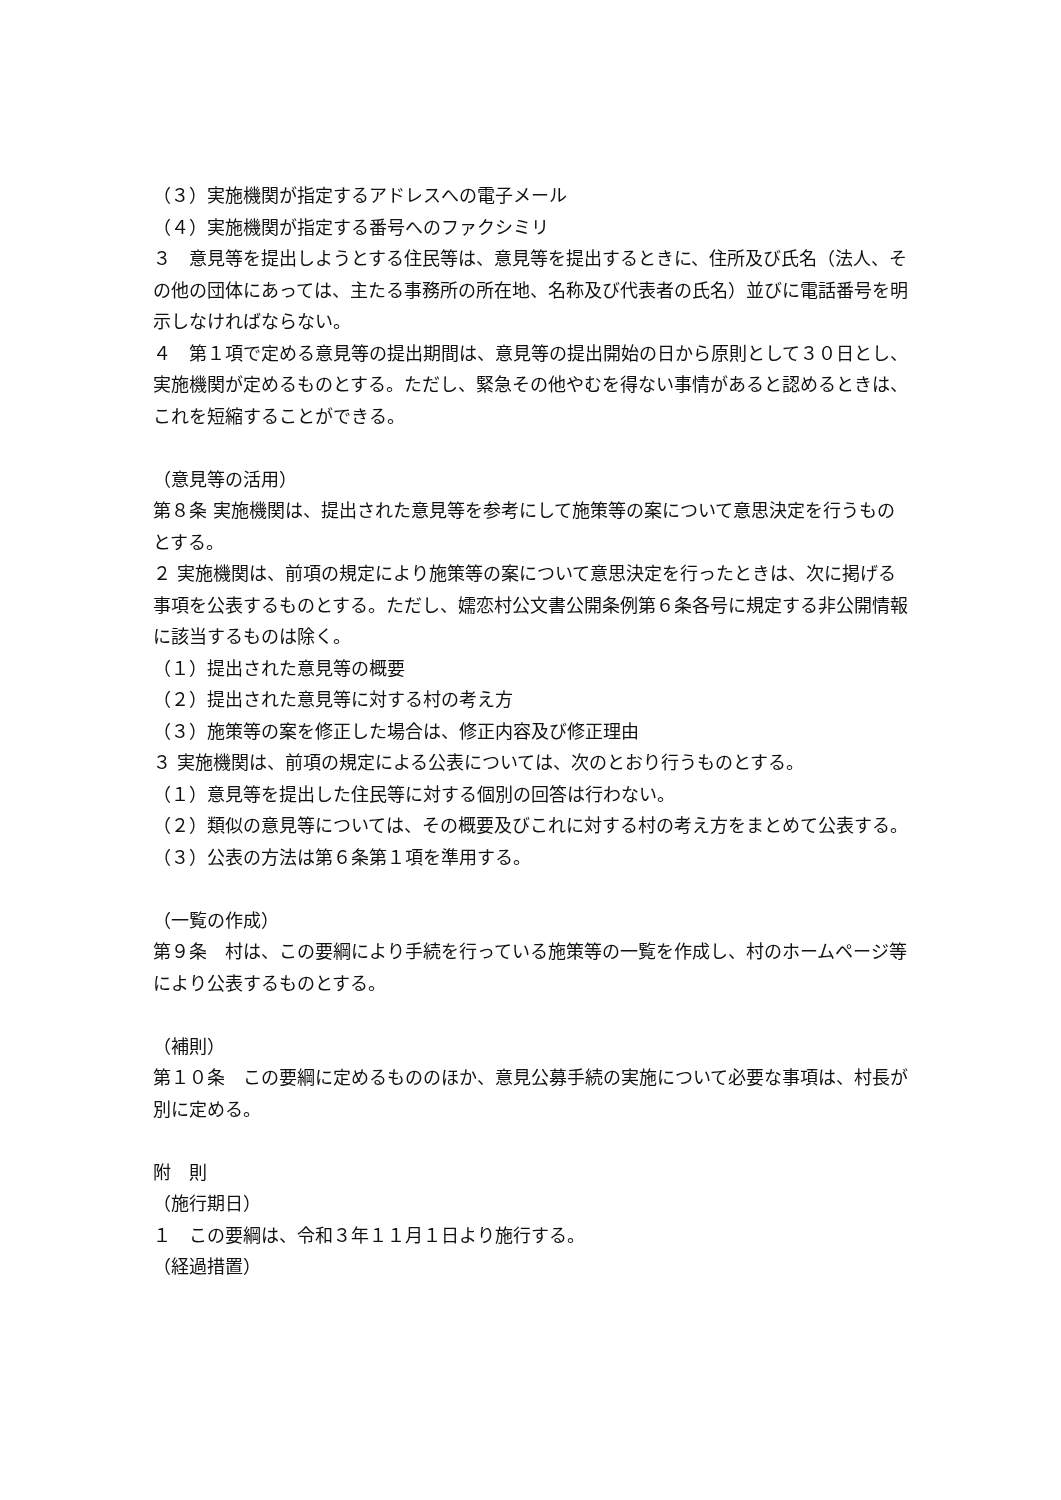（３）実施機関が指定するアドレスへの電子メール
（４）実施機関が指定する番号へのファクシミリ
３　意見等を提出しようとする住民等は、意見等を提出するときに、住所及び氏名（法人、その他の団体にあっては、主たる事務所の所在地、名称及び代表者の氏名）並びに電話番号を明示しなければならない。
４　第１項で定める意見等の提出期間は、意見等の提出開始の日から原則として３０日とし、実施機関が定めるものとする。ただし、緊急その他やむを得ない事情があると認めるときは、これを短縮することができる。
（意見等の活用）
第８条 実施機関は、提出された意見等を参考にして施策等の案について意思決定を行うものとする。
２ 実施機関は、前項の規定により施策等の案について意思決定を行ったときは、次に掲げる事項を公表するものとする。ただし、嬬恋村公文書公開条例第６条各号に規定する非公開情報に該当するものは除く。
（１）提出された意見等の概要
（２）提出された意見等に対する村の考え方
（３）施策等の案を修正した場合は、修正内容及び修正理由
３ 実施機関は、前項の規定による公表については、次のとおり行うものとする。
（１）意見等を提出した住民等に対する個別の回答は行わない。
（２）類似の意見等については、その概要及びこれに対する村の考え方をまとめて公表する。
（３）公表の方法は第６条第１項を準用する。
（一覧の作成）
第９条　村は、この要綱により手続を行っている施策等の一覧を作成し、村のホームページ等により公表するものとする。
（補則）
第１０条　この要綱に定めるもののほか、意見公募手続の実施について必要な事項は、村長が別に定める。
附　則
（施行期日）
１　この要綱は、令和３年１１月１日より施行する。
（経過措置）